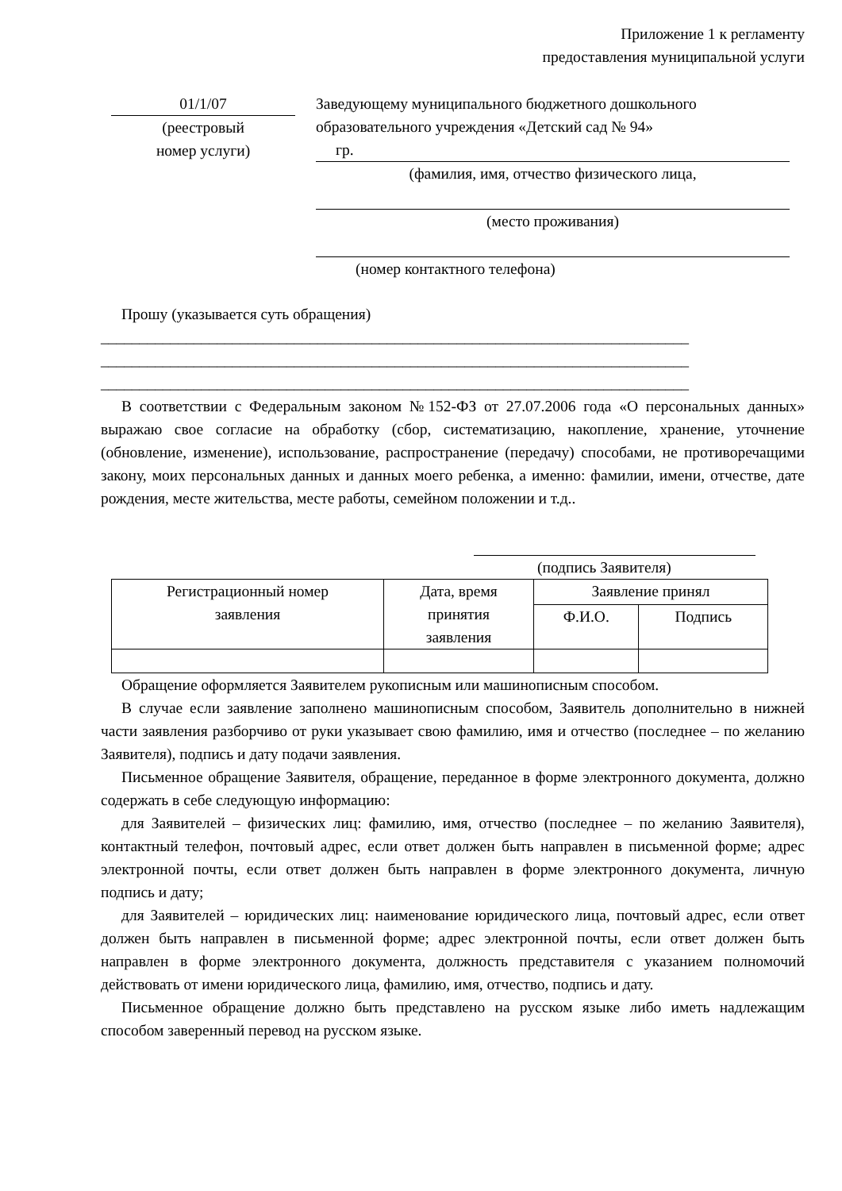Приложение 1 к регламенту
предоставления муниципальной услуги
01/1/07
(реестровый
номер услуги)
Заведующему муниципального бюджетного дошкольного образовательного учреждения «Детский сад № 94»
гр.
(фамилия, имя, отчество физического лица,
(место проживания)
(номер контактного телефона)
Прошу (указывается суть обращения)
____________________________________________________________________________
____________________________________________________________________________
____________________________________________________________________________
В соответствии с Федеральным законом №152-ФЗ от 27.07.2006 года «О персональных данных» выражаю свое согласие на обработку (сбор, систематизацию, накопление, хранение, уточнение (обновление, изменение), использование, распространение (передачу) способами, не противоречащими закону, моих персональных данных и данных моего ребенка, а именно: фамилии, имени, отчестве, дате рождения, месте жительства, месте работы, семейном положении и т.д..
(подпись Заявителя)
| Регистрационный номер заявления | Дата, время принятия заявления | Заявление принял | |
| | | Ф.И.О. | Подпись |
Обращение оформляется Заявителем рукописным или машинописным способом.
В случае если заявление заполнено машинописным способом, Заявитель дополнительно в нижней части заявления разборчиво от руки указывает свою фамилию, имя и отчество (последнее – по желанию Заявителя), подпись и дату подачи заявления.
Письменное обращение Заявителя, обращение, переданное в форме электронного документа, должно содержать в себе следующую информацию:
для Заявителей – физических лиц: фамилию, имя, отчество (последнее – по желанию Заявителя), контактный телефон, почтовый адрес, если ответ должен быть направлен в письменной форме; адрес электронной почты, если ответ должен быть направлен в форме электронного документа, личную подпись и дату;
для Заявителей – юридических лиц: наименование юридического лица, почтовый адрес, если ответ должен быть направлен в письменной форме; адрес электронной почты, если ответ должен быть направлен в форме электронного документа, должность представителя с указанием полномочий действовать от имени юридического лица, фамилию, имя, отчество, подпись и дату.
Письменное обращение должно быть представлено на русском языке либо иметь надлежащим способом заверенный перевод на русском языке.